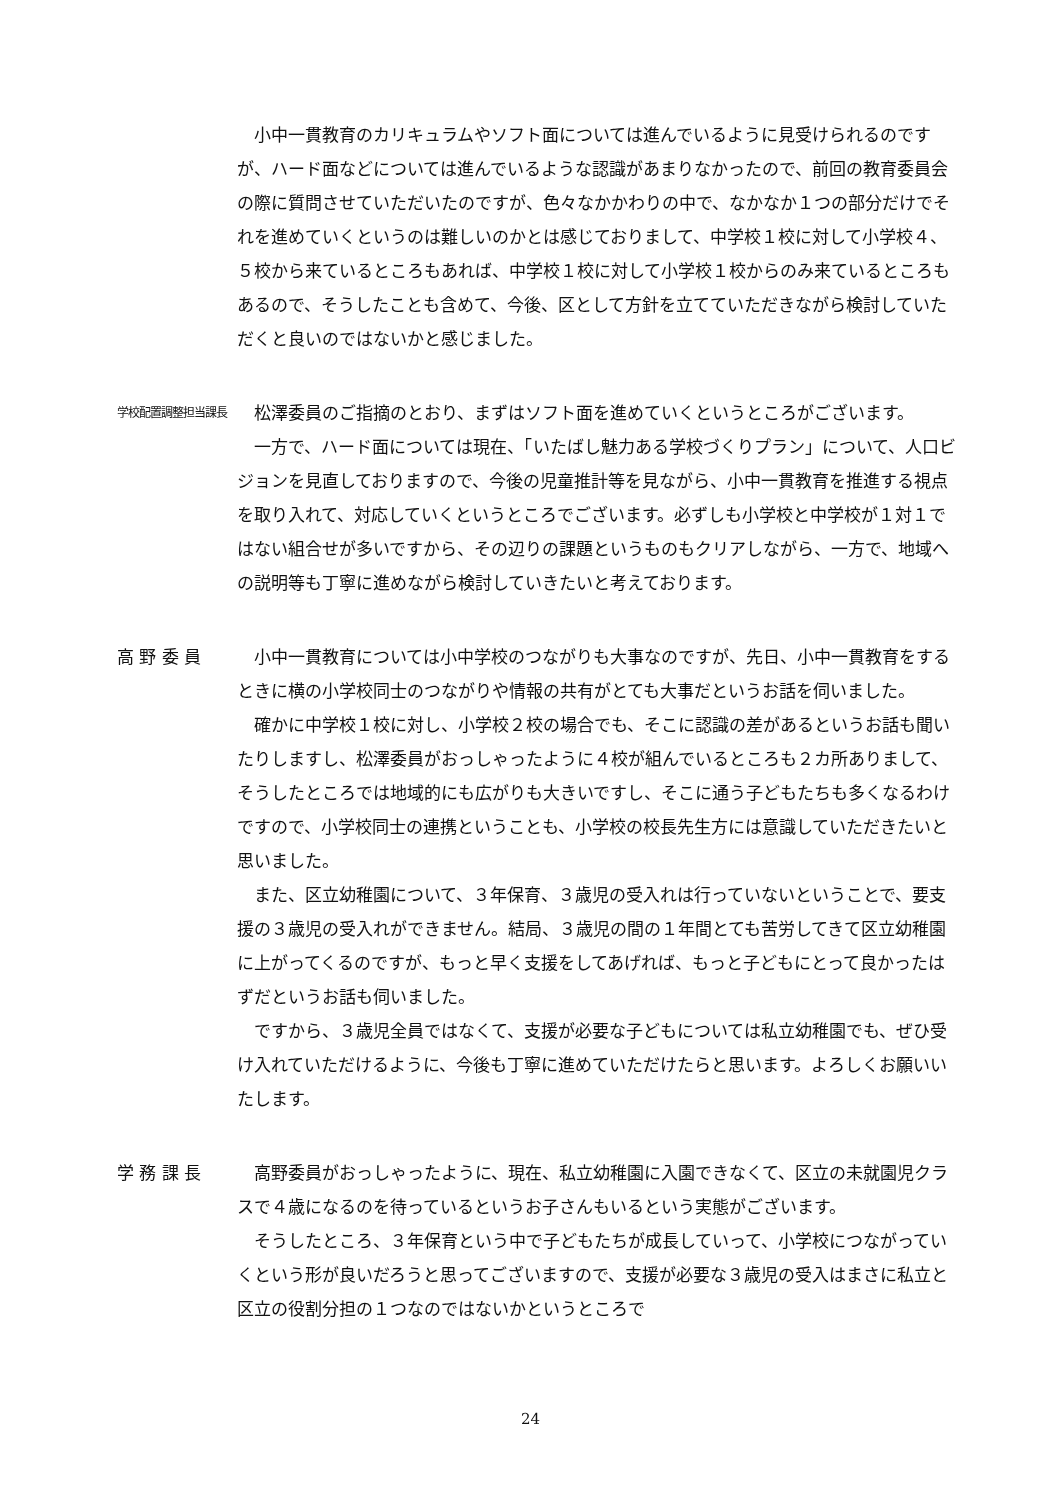小中一貫教育のカリキュラムやソフト面については進んでいるように見受けられるのですが、ハード面などについては進んでいるような認識があまりなかったので、前回の教育委員会の際に質問させていただいたのですが、色々なかかわりの中で、なかなか１つの部分だけでそれを進めていくというのは難しいのかとは感じておりまして、中学校１校に対して小学校４、５校から来ているところもあれば、中学校１校に対して小学校１校からのみ来ているところもあるので、そうしたことも含めて、今後、区として方針を立てていただきながら検討していただくと良いのではないかと感じました。
学校配置調整担当課長
松澤委員のご指摘のとおり、まずはソフト面を進めていくというところがございます。
一方で、ハード面については現在、「いたばし魅力ある学校づくりプラン」について、人口ビジョンを見直しておりますので、今後の児童推計等を見ながら、小中一貫教育を推進する視点を取り入れて、対応していくというところでございます。必ずしも小学校と中学校が１対１ではない組合せが多いですから、その辺りの課題というものもクリアしながら、一方で、地域への説明等も丁寧に進めながら検討していきたいと考えております。
高 野 委 員 小中一貫教育については小中学校のつながりも大事なのですが、先日、小中一貫教育をするときに横の小学校同士のつながりや情報の共有がとても大事だというお話を伺いました。
確かに中学校１校に対し、小学校２校の場合でも、そこに認識の差があるというお話も聞いたりしますし、松澤委員がおっしゃったように４校が組んでいるところも２カ所ありまして、そうしたところでは地域的にも広がりも大きいですし、そこに通う子どもたちも多くなるわけですので、小学校同士の連携ということも、小学校の校長先生方には意識していただきたいと思いました。
また、区立幼稚園について、３年保育、３歳児の受入れは行っていないということで、要支援の３歳児の受入れができません。結局、３歳児の間の１年間とても苦労してきて区立幼稚園に上がってくるのですが、もっと早く支援をしてあげれば、もっと子どもにとって良かったはずだというお話も伺いました。
ですから、３歳児全員ではなくて、支援が必要な子どもについては私立幼稚園でも、ぜひ受け入れていただけるように、今後も丁寧に進めていただけたらと思います。よろしくお願いいたします。
学 務 課 長 高野委員がおっしゃったように、現在、私立幼稚園に入園できなくて、区立の未就園児クラスで４歳になるのを待っているというお子さんもいるという実態がございます。
そうしたところ、３年保育という中で子どもたちが成長していって、小学校につながっていくという形が良いだろうと思ってございますので、支援が必要な３歳児の受入はまさに私立と区立の役割分担の１つなのではないかというところで
24